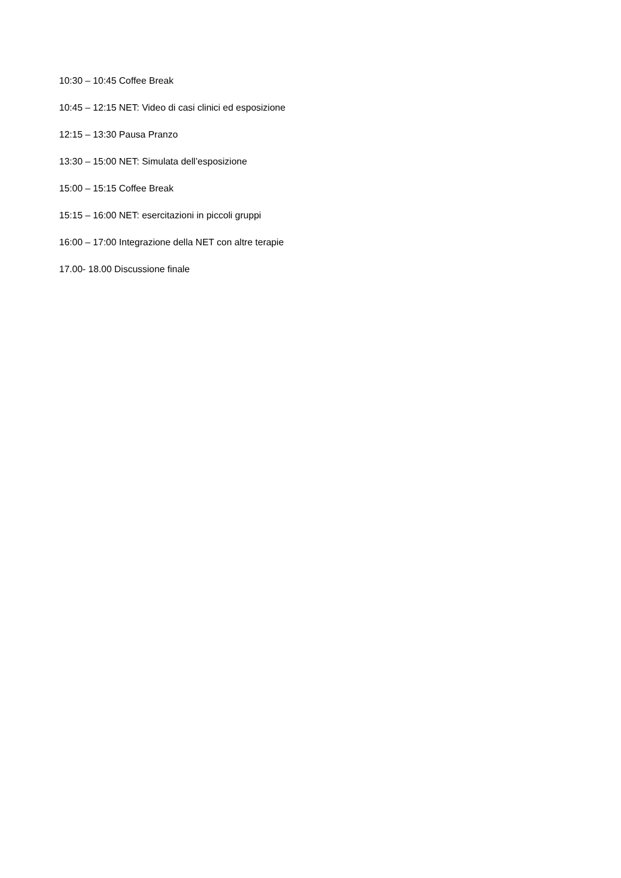10:30 – 10:45 Coffee Break
10:45 – 12:15 NET: Video di casi clinici ed esposizione
12:15 – 13:30 Pausa Pranzo
13:30 – 15:00 NET: Simulata dell’esposizione
15:00 – 15:15 Coffee Break
15:15 – 16:00 NET: esercitazioni in piccoli gruppi
16:00 – 17:00 Integrazione della NET con altre terapie
17.00- 18.00 Discussione finale